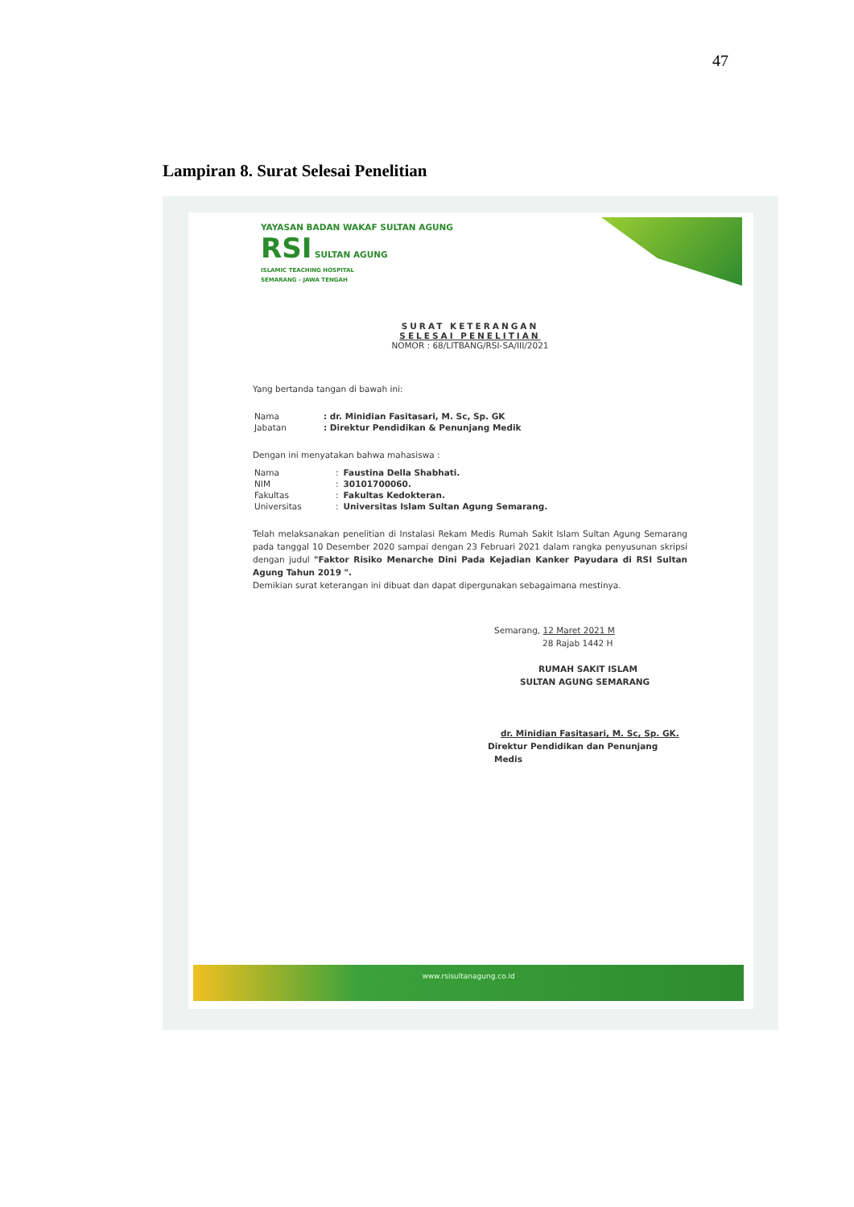47
Lampiran 8. Surat Selesai Penelitian
YAYASAN BADAN WAKAF SULTAN AGUNG
RSI SULTAN AGUNG
ISLAMIC TEACHING HOSPITAL
SEMARANG - JAWA TENGAH
SURAT KETERANGAN
SELESAI PENELITIAN
NOMOR : 68/LITBANG/RSI-SA/III/2021
Yang bertanda tangan di bawah ini:
| Nama | : dr. Minidian Fasitasari, M. Sc, Sp. GK |
| Jabatan | : Direktur Pendidikan & Penunjang Medik |
Dengan ini menyatakan bahwa mahasiswa :
| Nama | : | Faustina Della Shabhati. |
| NIM | : | 30101700060. |
| Fakultas | : | Fakultas Kedokteran. |
| Universitas | : | Universitas Islam Sultan Agung Semarang. |
Telah melaksanakan penelitian di Instalasi Rekam Medis Rumah Sakit Islam Sultan Agung Semarang pada tanggal 10 Desember 2020 sampai dengan 23 Februari 2021 dalam rangka penyusunan skripsi dengan judul "Faktor Risiko Menarche Dini Pada Kejadian Kanker Payudara di RSI Sultan Agung Tahun 2019 ".
Demikian surat keterangan ini dibuat dan dapat dipergunakan sebagaimana mestinya.
Semarang, 12 Maret 2021 M
28 Rajab 1442 H
RUMAH SAKIT ISLAM
SULTAN AGUNG SEMARANG
dr. Minidian Fasitasari, M. Sc, Sp. GK.
Direktur Pendidikan dan Penunjang Medis
www.rsisultanagung.co.id